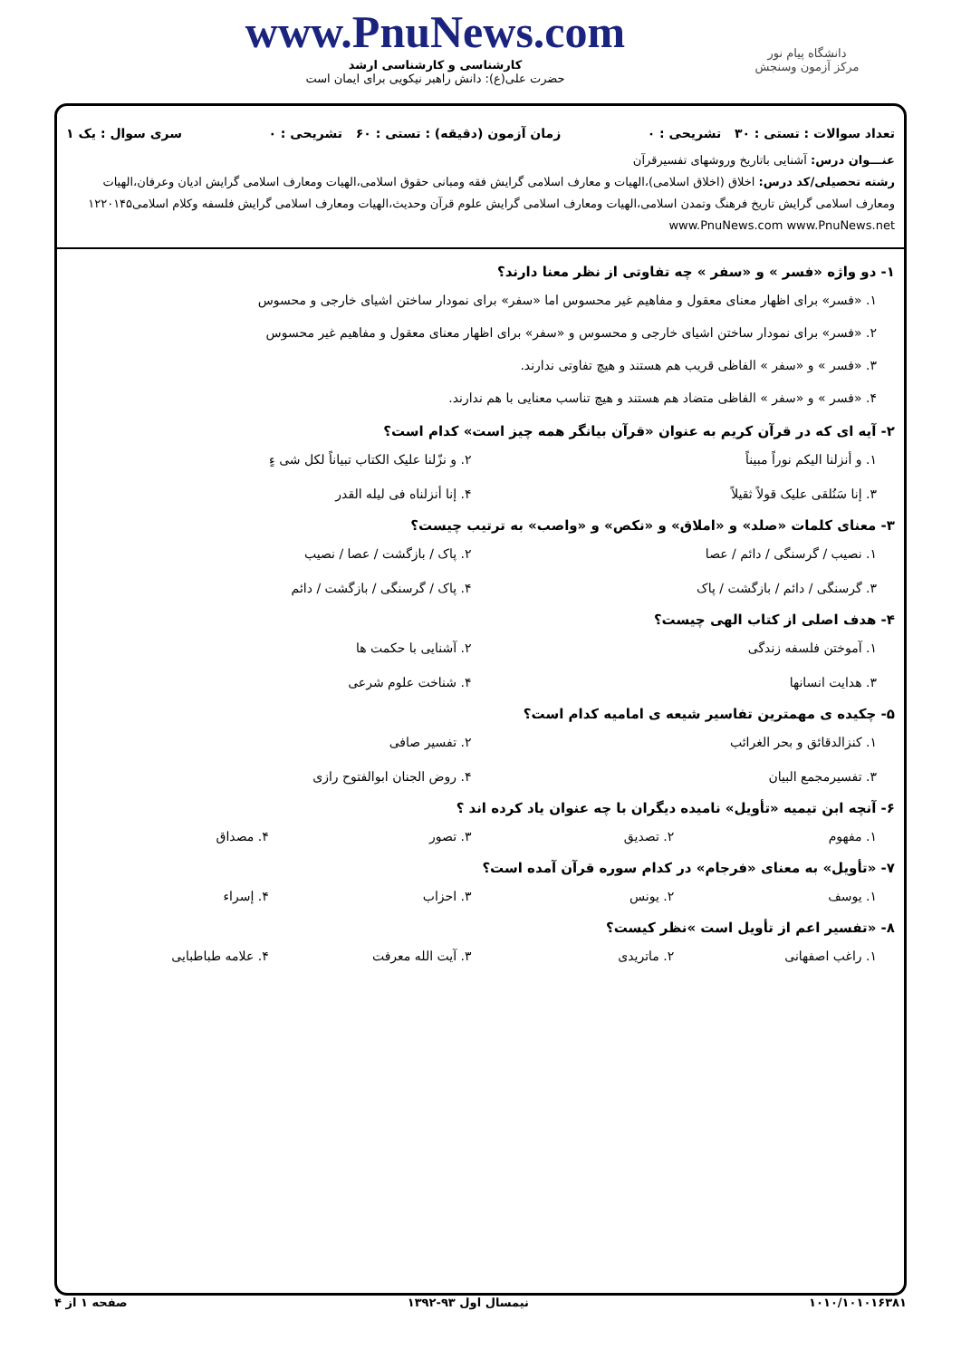دانشگاه پیام نور
مرکز آزمون وسنجش
www.PnuNews.com
کارشناسی و کارشناسی ارشد
حضرت علی(ع): دانش راهبر نیکویی برای ایمان است
تعداد سوالات : تستی : ۳۰ تشریحی : ۰ زمان آزمون (دقیقه) : تستی : ۶۰ تشریحی : ۰ سری سوال : یک ۱
عنـــوان درس: آشنایی باتاریخ وروشهای تفسیرقرآن
رشته تحصیلی/کد درس: اخلاق (اخلاق اسلامی)،الهیات و معارف اسلامی گرایش فقه ومبانی حقوق اسلامی،الهیات ومعارف اسلامی گرایش ادیان وعرفان،الهیات ومعارف اسلامی گرایش تاریخ فرهنگ وتمدن اسلامی،الهیات ومعارف اسلامی گرایش علوم قرآن وحدیث،الهیات ومعارف اسلامی گرایش فلسفه وکلام اسلامی۱۲۲۰۱۴۵ www.PnuNews.com www.PnuNews.net
۱- دو واژه «فسر » و «سفر » چه تفاوتی از نظر معنا دارند؟
۱. «فسر» برای اظهار معنای معقول و مفاهیم غیر محسوس اما «سفر» برای نمودار ساختن اشیای خارجی و محسوس
۲. «فسر» برای نمودار ساختن اشیای خارجی و محسوس و «سفر» برای اظهار معنای معقول و مفاهیم غیر محسوس
۳. «فسر » و «سفر » الفاظی قریب هم هستند و هیچ تفاوتی ندارند.
۴. «فسر » و «سفر » الفاظی متضاد هم هستند و هیچ تناسب معنایی با هم ندارند.
۲- آیه ای که در قرآن کریم به عنوان «قرآن بیانگر همه چیز است» کدام است؟
۱. و أنزلنا الیکم نوراً مبیناً ۲. و نزّلنا علیک الکتاب تبیاناً لکل شی ءٍ ۳. إنا سَنُلقی علیک قولاً ثقیلاً ۴. إنا أنزلناه فی لیله القدر
۳- معنای کلمات «صلد» و «املاق» و «نکص» و «واصب» به ترتیب چیست؟
۱. نصیب / گرسنگی / دائم / عصا ۲. پاک / بازگشت / عصا / نصیب ۳. گرسنگی / دائم / بازگشت / پاک ۴. پاک / گرسنگی / بازگشت / دائم
۴- هدف اصلی از کتاب الهی چیست؟
۱. آموختن فلسفه زندگی ۲. آشنایی با حکمت ها ۳. هدایت انسانها ۴. شناخت علوم شرعی
۵- چکیده ی مهمترین تفاسیر شیعه ی امامیه کدام است؟
۱. کنزالدقائق و بحر الغرائب ۲. تفسیر صافی ۳. تفسیرمجمع البیان ۴. روض الجنان ابوالفتوح رازی
۶- آنچه ابن تیمیه «تأویل» نامیده دیگران با چه عنوان یاد کرده اند ؟
۱. مفهوم ۲. تصدیق ۳. تصور ۴. مصداق
۷- «تأویل» به معنای «فرجام» در کدام سوره قرآن آمده است؟
۱. یوسف ۲. یونس ۳. احزاب ۴. إسراء
۸- «تفسیر اعم از تأویل است »نظر کیست؟
۱. راغب اصفهانی ۲. ماتریدی ۳. آیت الله معرفت ۴. علامه طباطبایی
۱۰۱۰/۱۰۱۰۱۶۳۸۱ نیمسال اول ۹۳-۱۳۹۲ صفحه ۱ از ۴